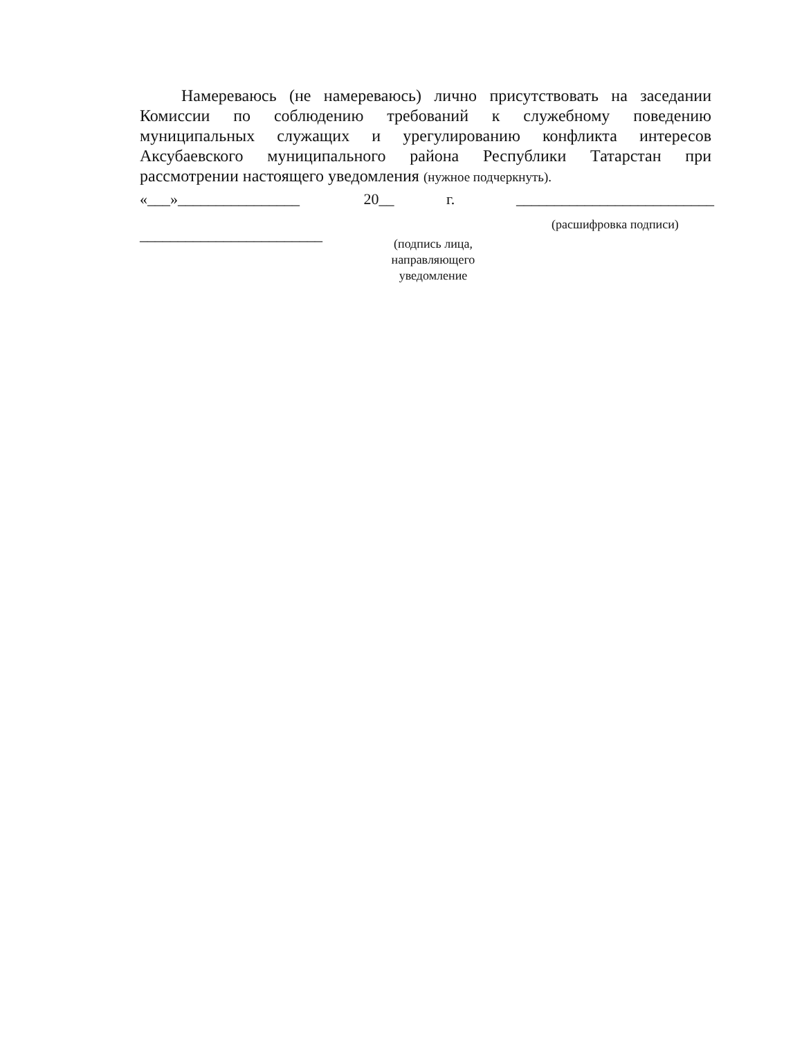Намереваюсь (не намереваюсь) лично присутствовать на заседании Комиссии по соблюдению требований к служебному поведению муниципальных служащих и урегулированию конфликта интересов Аксубаевского муниципального района Республики Татарстан при рассмотрении настоящего уведомления (нужное подчеркнуть).
«___»________________
________________________
20__ г.
(подпись лица,
направляющего
уведомление
__________________________
(расшифровка подписи)